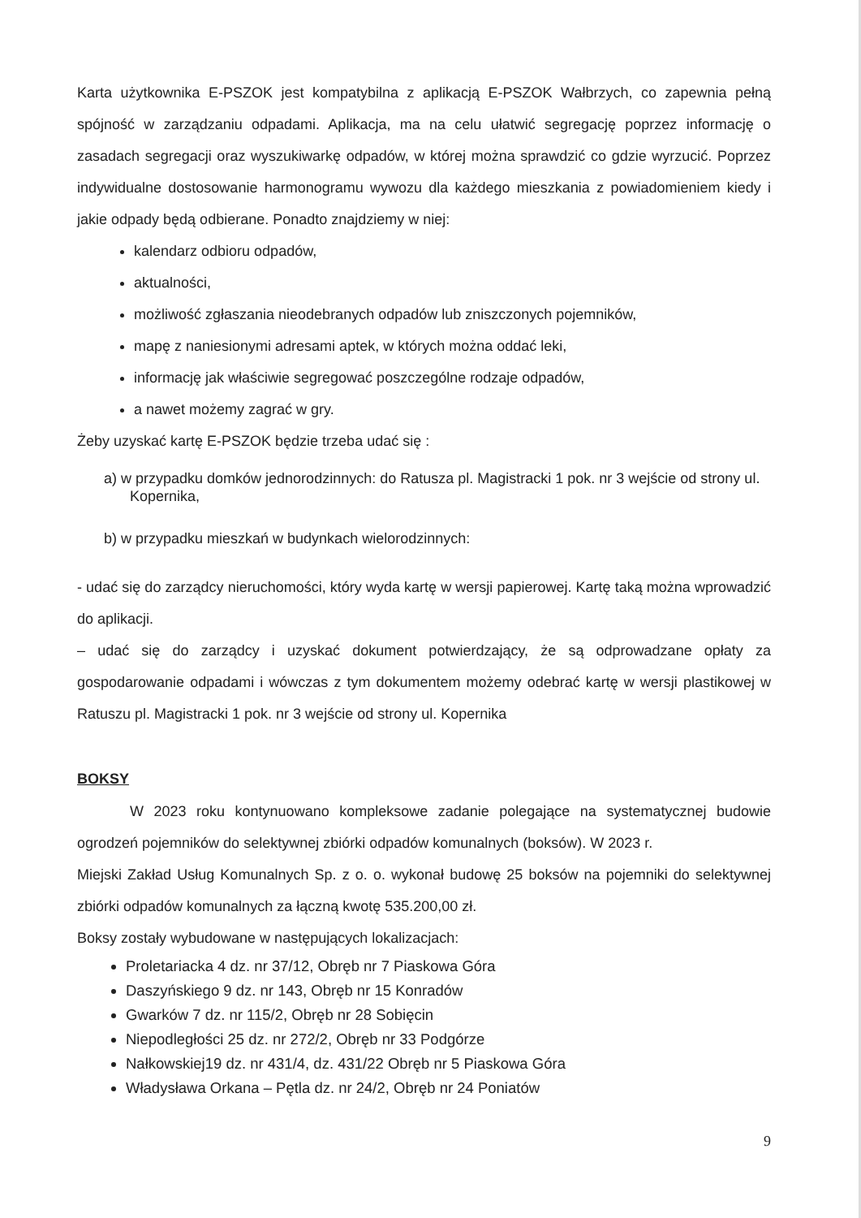Karta użytkownika E-PSZOK jest kompatybilna z aplikacją E-PSZOK Wałbrzych, co zapewnia pełną spójność w zarządzaniu odpadami. Aplikacja, ma na celu ułatwić segregację poprzez informację o zasadach segregacji oraz wyszukiwarkę odpadów, w której można sprawdzić co gdzie wyrzucić. Poprzez indywidualne dostosowanie harmonogramu wywozu dla każdego mieszkania z powiadomieniem kiedy i jakie odpady będą odbierane. Ponadto znajdziemy w niej:
kalendarz odbioru odpadów,
aktualności,
możliwość zgłaszania nieodebranych odpadów lub zniszczonych pojemników,
mapę z naniesionymi adresami aptek, w których można oddać leki,
informację jak właściwie segregować poszczególne rodzaje odpadów,
a nawet możemy zagrać w gry.
Żeby uzyskać kartę E-PSZOK będzie trzeba udać się :
a) w przypadku domków jednorodzinnych: do Ratusza pl. Magistracki 1 pok. nr 3 wejście od strony ul. Kopernika,
b) w przypadku mieszkań w budynkach wielorodzinnych:
- udać się do zarządcy nieruchomości, który wyda kartę w wersji papierowej. Kartę taką można wprowadzić do aplikacji.
– udać się do zarządcy i uzyskać dokument potwierdzający, że są odprowadzane opłaty za gospodarowanie odpadami i wówczas z tym dokumentem możemy odebrać kartę w wersji plastikowej w Ratuszu pl. Magistracki 1 pok. nr 3 wejście od strony ul. Kopernika
BOKSY
W 2023 roku kontynuowano kompleksowe zadanie polegające na systematycznej budowie ogrodzeń pojemników do selektywnej zbiórki odpadów komunalnych (boksów). W 2023 r.
Miejski Zakład Usług Komunalnych Sp. z o. o. wykonał budowę 25 boksów na pojemniki do selektywnej zbiórki odpadów komunalnych za łączną kwotę 535.200,00 zł.
Boksy zostały wybudowane w następujących lokalizacjach:
Proletariacka 4 dz. nr 37/12, Obręb nr 7 Piaskowa Góra
Daszyńskiego 9 dz. nr 143, Obręb nr 15 Konradów
Gwarków 7 dz. nr 115/2, Obręb nr 28 Sobięcin
Niepodległości 25 dz. nr 272/2, Obręb nr 33 Podgórze
Nałkowskiej19 dz. nr 431/4, dz. 431/22 Obręb nr 5 Piaskowa Góra
Władysława Orkana – Pętla dz. nr 24/2, Obręb nr 24 Poniatów
9